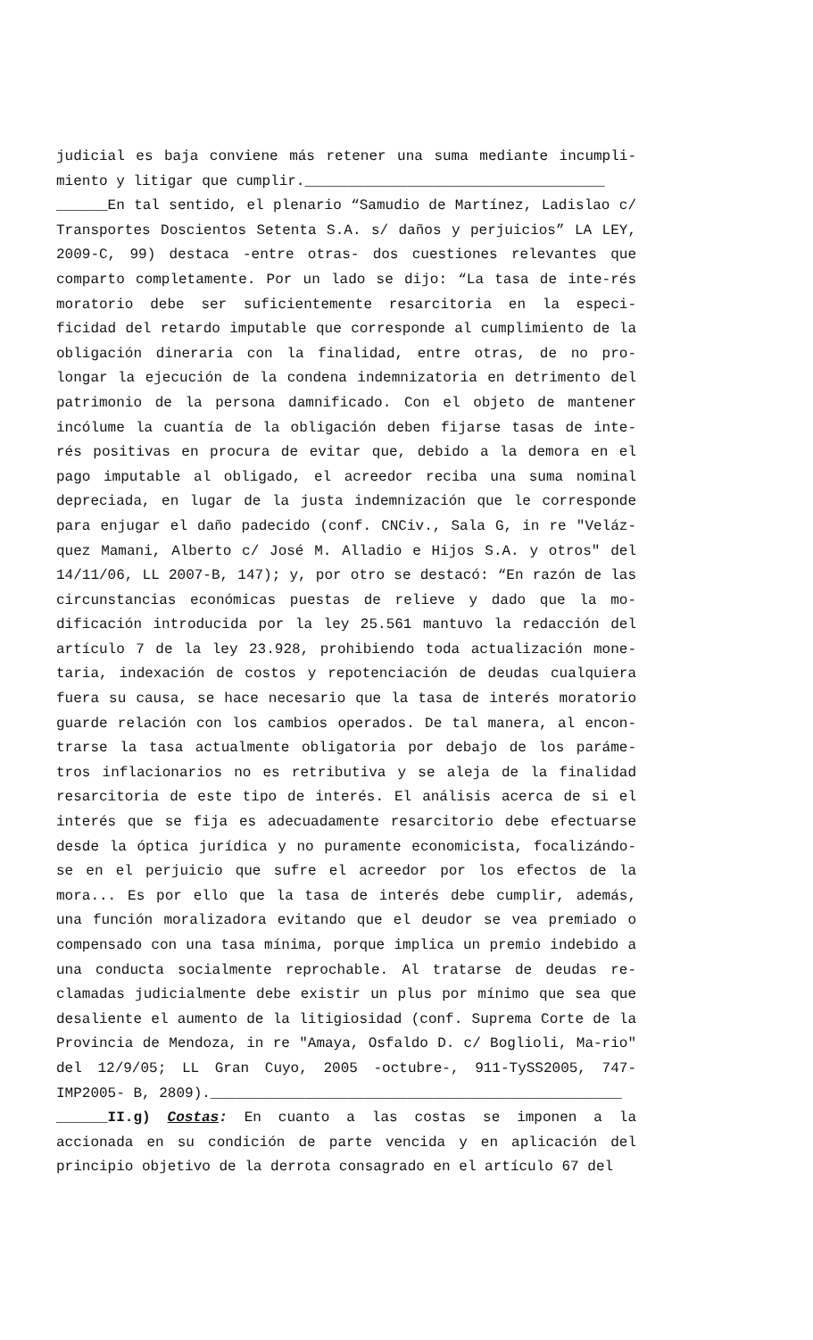judicial es baja conviene más retener una suma mediante incumpli-miento y litigar que cumplir.___________________________________
______En tal sentido, el plenario “Samudio de Martínez, Ladislao c/ Transportes Doscientos Setenta S.A. s/ daños y perjuicios” LA LEY, 2009-C, 99) destaca -entre otras- dos cuestiones relevantes que comparto completamente. Por un lado se dijo: “La tasa de inte-rés moratorio debe ser suficientemente resarcitoria en la especi-ficidad del retardo imputable que corresponde al cumplimiento de la obligación dineraria con la finalidad, entre otras, de no pro-longar la ejecución de la condena indemnizatoria en detrimento del patrimonio de la persona damnificado. Con el objeto de mantener incólume la cuantía de la obligación deben fijarse tasas de inte-rés positivas en procura de evitar que, debido a la demora en el pago imputable al obligado, el acreedor reciba una suma nominal depreciada, en lugar de la justa indemnización que le corresponde para enjugar el daño padecido (conf. CNCiv., Sala G, in re "Veláz-quez Mamani, Alberto c/ José M. Alladio e Hijos S.A. y otros" del 14/11/06, LL 2007-B, 147); y, por otro se destacó: “En razón de las circunstancias económicas puestas de relieve y dado que la mo-dificación introducida por la ley 25.561 mantuvo la redacción del artículo 7 de la ley 23.928, prohibiendo toda actualización mone-taria, indexación de costos y repotenciación de deudas cualquiera fuera su causa, se hace necesario que la tasa de interés moratorio guarde relación con los cambios operados. De tal manera, al encon-trarse la tasa actualmente obligatoria por debajo de los paráme-tros inflacionarios no es retributiva y se aleja de la finalidad resarcitoria de este tipo de interés. El análisis acerca de si el interés que se fija es adecuadamente resarcitorio debe efectuarse desde la óptica jurídica y no puramente economicista, focalizándo-se en el perjuicio que sufre el acreedor por los efectos de la mora... Es por ello que la tasa de interés debe cumplir, además, una función moralizadora evitando que el deudor se vea premiado o compensado con una tasa mínima, porque implica un premio indebido a una conducta socialmente reprochable. Al tratarse de deudas re-clamadas judicialmente debe existir un plus por mínimo que sea que desaliente el aumento de la litigiosidad (conf. Suprema Corte de la Provincia de Mendoza, in re "Amaya, Osfaldo D. c/ Boglioli, Ma-rio" del 12/9/05; LL Gran Cuyo, 2005 -octubre-, 911-TySS2005, 747-IMP2005- B, 2809).________________________________________________
______II.g) Costas: En cuanto a las costas se imponen a la accionada en su condición de parte vencida y en aplicación del principio objetivo de la derrota consagrado en el artículo 67 del